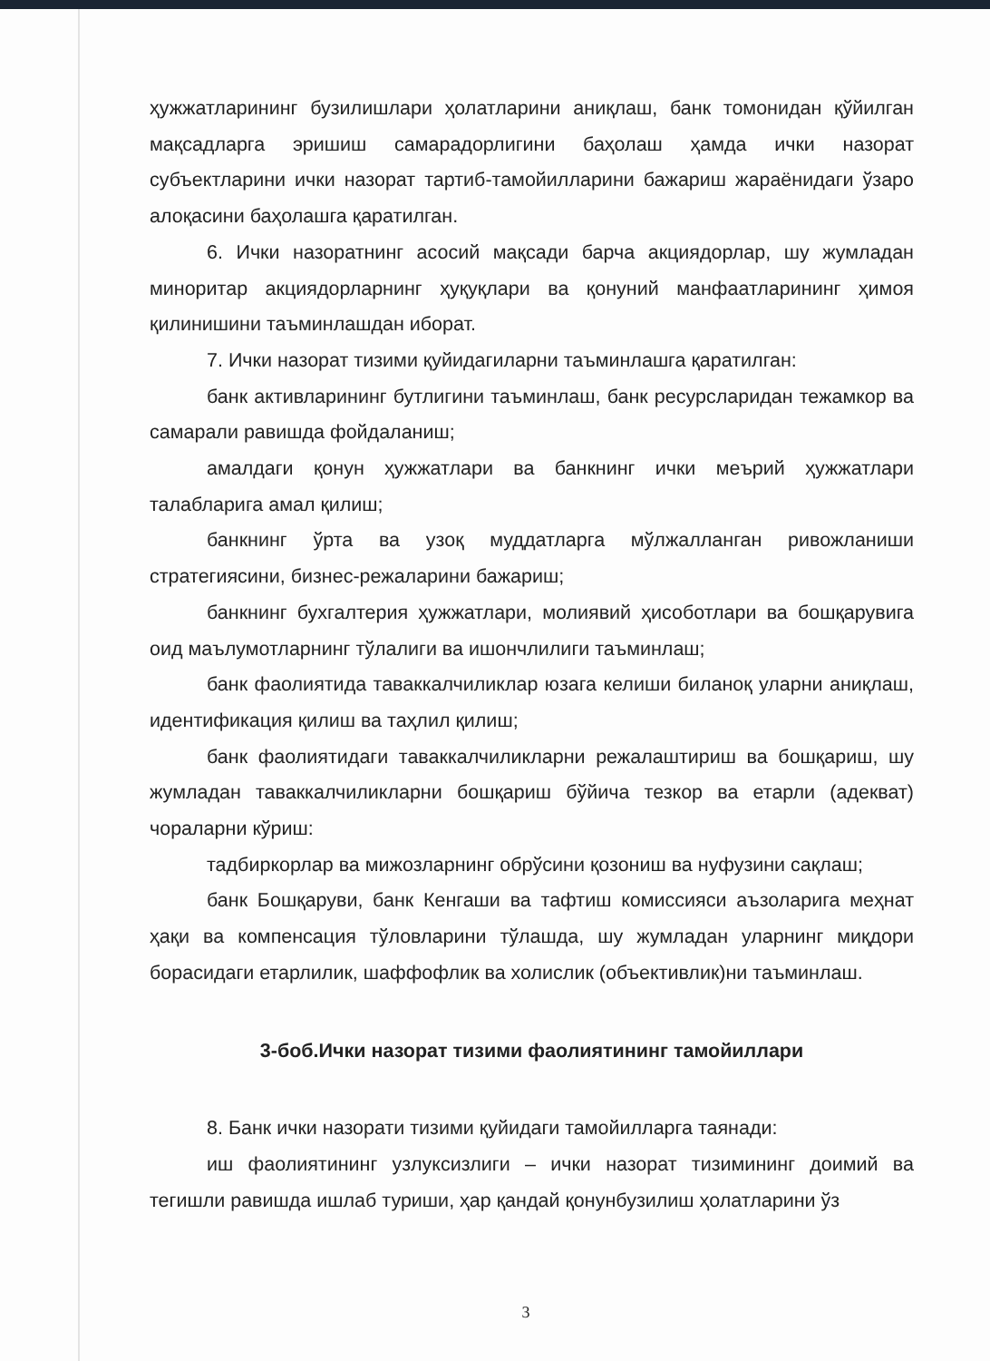ҳужжатларининг бузилишлари ҳолатларини аниқлаш, банк томонидан қўйилган мақсадларга эришиш самарадорлигини баҳолаш ҳамда ички назорат субъектларини ички назорат тартиб-тамойилларини бажариш жараёнидаги ўзаро алоқасини баҳолашга қаратилган.
6. Ички назоратнинг асосий мақсади барча акциядорлар, шу жумладан миноритар акциядорларнинг ҳуқуқлари ва қонуний манфаатларининг ҳимоя қилинишини таъминлашдан иборат.
7. Ички назорат тизими қуйидагиларни таъминлашга қаратилган:
банк активларининг бутлигини таъминлаш, банк ресурсларидан тежамкор ва самарали равишда фойдаланиш;
амалдаги қонун ҳужжатлари ва банкнинг ички меърий ҳужжатлари талабларига амал қилиш;
банкнинг ўрта ва узоқ муддатларга мўлжалланган ривожланиши стратегиясини, бизнес-режаларини бажариш;
банкнинг бухгалтерия ҳужжатлари, молиявий ҳисоботлари ва бошқарувига оид маълумотларнинг тўлалиги ва ишончлилиги таъминлаш;
банк фаолиятида таваккалчиликлар юзага келиши биланоқ уларни аниқлаш, идентификация қилиш ва таҳлил қилиш;
банк фаолиятидаги таваккалчиликларни режалаштириш ва бошқариш, шу жумладан таваккалчиликларни бошқариш бўйича тезкор ва етарли (адекват) чораларни кўриш:
тадбиркорлар ва мижозларнинг обрўсини қозониш ва нуфузини сақлаш;
банк Бошқаруви, банк Кенгаши ва тафтиш комиссияси аъзоларига меҳнат ҳақи ва компенсация тўловларини тўлашда, шу жумладан уларнинг миқдори борасидаги етарлилик, шаффофлик ва холислик (объективлик)ни таъминлаш.
3-боб.Ички назорат тизими фаолиятининг тамойиллари
8. Банк ички назорати тизими қуйидаги тамойилларга таянади:
иш фаолиятининг узлуксизлиги – ички назорат тизимининг доимий ва тегишли равишда ишлаб туриши, ҳар қандай қонунбузилиш ҳолатларини ўз
3